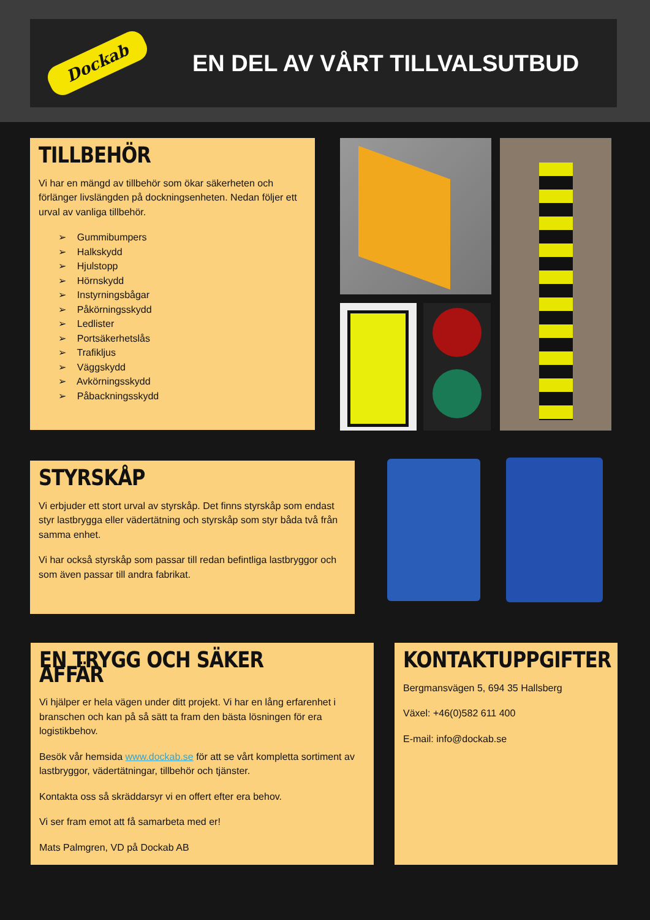Dockab
EN DEL AV VÅRT TILLVALSUTBUD
TILLBEHÖR
Vi har en mängd av tillbehör som ökar säkerheten och förlänger livslängden på dockningsenheten. Nedan följer ett urval av vanliga tillbehör.
➢ Gummibumpers
➢ Halkskydd
➢ Hjulstopp
➢ Hörnskydd
➢ Instyrningsbågar
➢ Påkörningsskydd
➢ Ledlister
➢ Portsäkerhetslås
➢ Trafikljus
➢ Väggskydd
➢ Avkörningsskydd
➢ Påbackningsskydd
STYRSKÅP
Vi erbjuder ett stort urval av styrskåp. Det finns styrskåp som endast styr lastbrygga eller vädertätning och styrskåp som styr båda två från samma enhet.
Vi har också styrskåp som passar till redan befintliga lastbryggor och som även passar till andra fabrikat.
EN TRYGG OCH SÄKER AFFÄR
Vi hjälper er hela vägen under ditt projekt. Vi har en lång erfarenhet i branschen och kan på så sätt ta fram den bästa lösningen för era logistikbehov.
Besök vår hemsida www.dockab.se för att se vårt kompletta sortiment av lastbryggor, vädertätningar, tillbehör och tjänster.
Kontakta oss så skräddarsyr vi en offert efter era behov.
Vi ser fram emot att få samarbeta med er!
Mats Palmgren, VD på Dockab AB
KONTAKTUPPGIFTER
Bergmansvägen 5, 694 35 Hallsberg
Växel: +46(0)582 611 400
E-mail: info@dockab.se